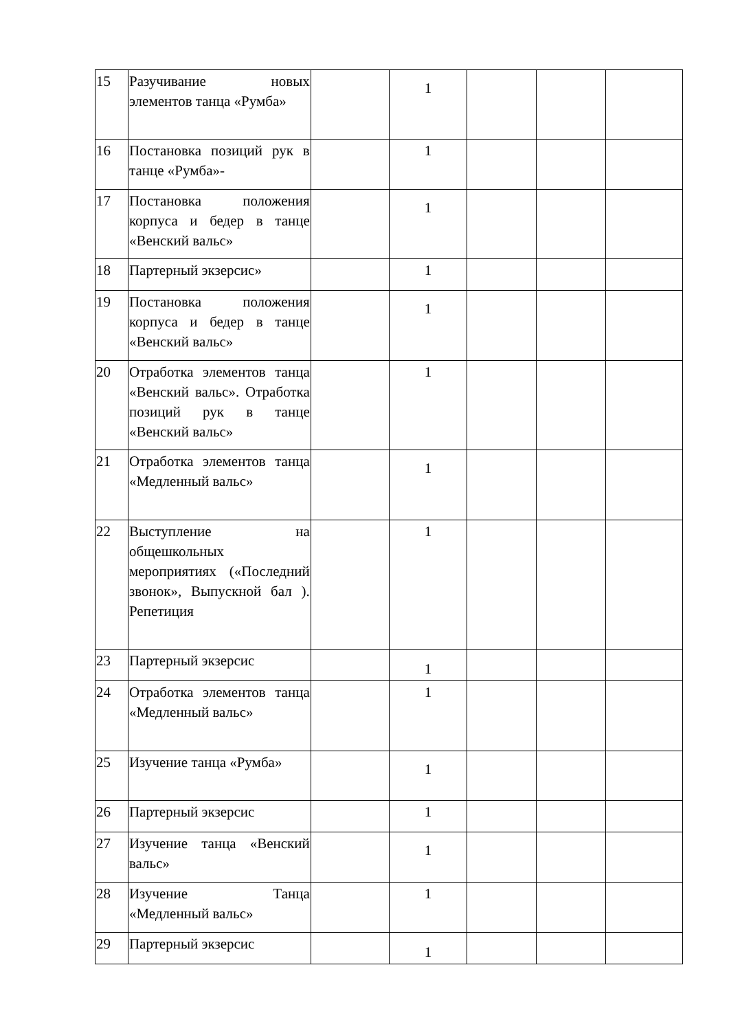| 15 | Разучивание новых элементов танца «Румба» | | 1 | | | |
| 16 | Постановка позиций рук в танце «Румба»- | | 1 | | | |
| 17 | Постановка положения корпуса и бедер в танце «Венский вальс» | | 1 | | | |
| 18 | Партерный экзерсис» | | 1 | | | |
| 19 | Постановка положения корпуса и бедер в танце «Венский вальс» | | 1 | | | |
| 20 | Отработка элементов танца «Венский вальс». Отработка позиций рук в танце «Венский вальс» | | 1 | | | |
| 21 | Отработка элементов танца «Медленный вальс» | | 1 | | | |
| 22 | Выступление на общешкольных мероприятиях («Последний звонок», Выпускной бал ). Репетиция | | 1 | | | |
| 23 | Партерный экзерсис | | 1 | | | |
| 24 | Отработка элементов танца «Медленный вальс» | | 1 | | | |
| 25 | Изучение танца «Румба» | | 1 | | | |
| 26 | Партерный экзерсис | | 1 | | | |
| 27 | Изучение танца «Венский вальс» | | 1 | | | |
| 28 | Изучение Танца «Медленный вальс» | | 1 | | | |
| 29 | Партерный экзерсис | | 1 | | | |